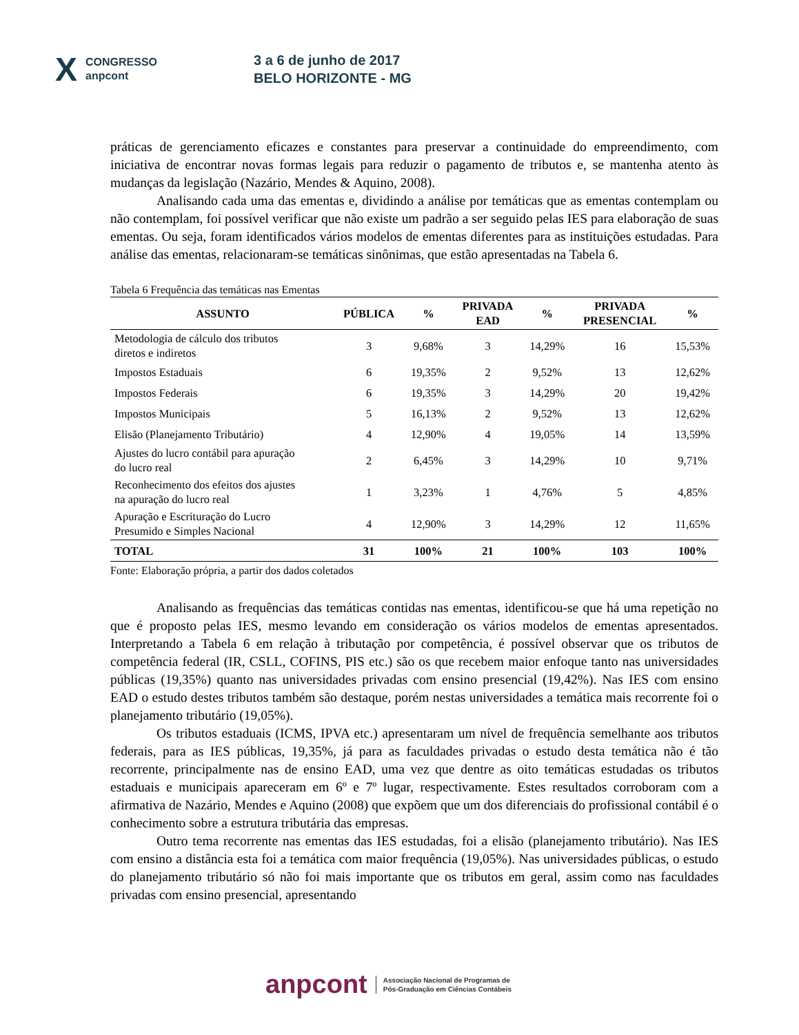X CONGRESSO
anpcont 3 a 6 de junho de 2017
BELO HORIZONTE - MG
práticas de gerenciamento eficazes e constantes para preservar a continuidade do empreendimento, com iniciativa de encontrar novas formas legais para reduzir o pagamento de tributos e, se mantenha atento às mudanças da legislação (Nazário, Mendes & Aquino, 2008).
Analisando cada uma das ementas e, dividindo a análise por temáticas que as ementas contemplam ou não contemplam, foi possível verificar que não existe um padrão a ser seguido pelas IES para elaboração de suas ementas. Ou seja, foram identificados vários modelos de ementas diferentes para as instituições estudadas. Para análise das ementas, relacionaram-se temáticas sinônimas, que estão apresentadas na Tabela 6.
Tabela 6 Frequência das temáticas nas Ementas
| ASSUNTO | PÚBLICA | % | PRIVADA EAD | % | PRIVADA PRESENCIAL | % |
| --- | --- | --- | --- | --- | --- | --- |
| Metodologia de cálculo dos tributos diretos e indiretos | 3 | 9,68% | 3 | 14,29% | 16 | 15,53% |
| Impostos Estaduais | 6 | 19,35% | 2 | 9,52% | 13 | 12,62% |
| Impostos Federais | 6 | 19,35% | 3 | 14,29% | 20 | 19,42% |
| Impostos Municipais | 5 | 16,13% | 2 | 9,52% | 13 | 12,62% |
| Elisão (Planejamento Tributário) | 4 | 12,90% | 4 | 19,05% | 14 | 13,59% |
| Ajustes do lucro contábil para apuração do lucro real | 2 | 6,45% | 3 | 14,29% | 10 | 9,71% |
| Reconhecimento dos efeitos dos ajustes na apuração do lucro real | 1 | 3,23% | 1 | 4,76% | 5 | 4,85% |
| Apuração e Escrituração do Lucro Presumido e Simples Nacional | 4 | 12,90% | 3 | 14,29% | 12 | 11,65% |
| TOTAL | 31 | 100% | 21 | 100% | 103 | 100% |
Fonte: Elaboração própria, a partir dos dados coletados
Analisando as frequências das temáticas contidas nas ementas, identificou-se que há uma repetição no que é proposto pelas IES, mesmo levando em consideração os vários modelos de ementas apresentados. Interpretando a Tabela 6 em relação à tributação por competência, é possível observar que os tributos de competência federal (IR, CSLL, COFINS, PIS etc.) são os que recebem maior enfoque tanto nas universidades públicas (19,35%) quanto nas universidades privadas com ensino presencial (19,42%). Nas IES com ensino EAD o estudo destes tributos também são destaque, porém nestas universidades a temática mais recorrente foi o planejamento tributário (19,05%).
Os tributos estaduais (ICMS, IPVA etc.) apresentaram um nível de frequência semelhante aos tributos federais, para as IES públicas, 19,35%, já para as faculdades privadas o estudo desta temática não é tão recorrente, principalmente nas de ensino EAD, uma vez que dentre as oito temáticas estudadas os tributos estaduais e municipais apareceram em 6º e 7º lugar, respectivamente. Estes resultados corroboram com a afirmativa de Nazário, Mendes e Aquino (2008) que expõem que um dos diferenciais do profissional contábil é o conhecimento sobre a estrutura tributária das empresas.
Outro tema recorrente nas ementas das IES estudadas, foi a elisão (planejamento tributário). Nas IES com ensino a distância esta foi a temática com maior frequência (19,05%). Nas universidades públicas, o estudo do planejamento tributário só não foi mais importante que os tributos em geral, assim como nas faculdades privadas com ensino presencial, apresentando
anpcont Associação Nacional de Programas de
Pós-Graduação em Ciências Contábeis